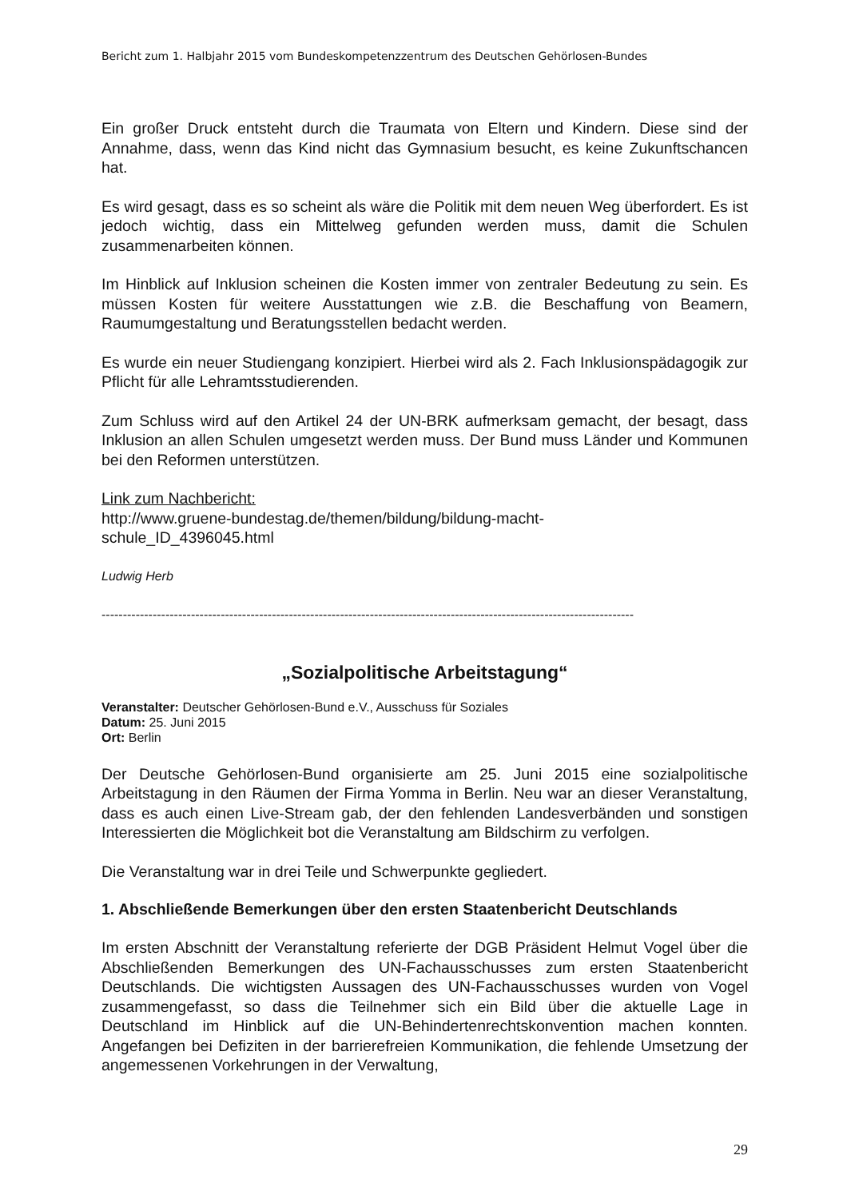Bericht zum 1. Halbjahr 2015 vom Bundeskompetenzzentrum des Deutschen Gehörlosen-Bundes
Ein großer Druck entsteht durch die Traumata von Eltern und Kindern. Diese sind der Annahme, dass, wenn das Kind nicht das Gymnasium besucht, es keine Zukunftschancen hat.
Es wird gesagt, dass es so scheint als wäre die Politik mit dem neuen Weg überfordert. Es ist jedoch wichtig, dass ein Mittelweg gefunden werden muss, damit die Schulen zusammenarbeiten können.
Im Hinblick auf Inklusion scheinen die Kosten immer von zentraler Bedeutung zu sein. Es müssen Kosten für weitere Ausstattungen wie z.B. die Beschaffung von Beamern, Raumumgestaltung und Beratungsstellen bedacht werden.
Es wurde ein neuer Studiengang konzipiert. Hierbei wird als 2. Fach Inklusionspädagogik zur Pflicht für alle Lehramtsstudierenden.
Zum Schluss wird auf den Artikel 24 der UN-BRK aufmerksam gemacht, der besagt, dass Inklusion an allen Schulen umgesetzt werden muss. Der Bund muss Länder und Kommunen bei den Reformen unterstützen.
Link zum Nachbericht:
http://www.gruene-bundestag.de/themen/bildung/bildung-macht-
schule_ID_4396045.html
Ludwig Herb
-----------------------------------------------------------------------------------------------------------------------------
„Sozialpolitische Arbeitstagung“
Veranstalter: Deutscher Gehörlosen-Bund e.V., Ausschuss für Soziales
Datum: 25. Juni 2015
Ort: Berlin
Der Deutsche Gehörlosen-Bund organisierte am 25. Juni 2015 eine sozialpolitische Arbeitstagung in den Räumen der Firma Yomma in Berlin. Neu war an dieser Veranstaltung, dass es auch einen Live-Stream gab, der den fehlenden Landesverbänden und sonstigen Interessierten die Möglichkeit bot die Veranstaltung am Bildschirm zu verfolgen.
Die Veranstaltung war in drei Teile und Schwerpunkte gegliedert.
1. Abschließende Bemerkungen über den ersten Staatenbericht Deutschlands
Im ersten Abschnitt der Veranstaltung referierte der DGB Präsident Helmut Vogel über die Abschließenden Bemerkungen des UN-Fachausschusses zum ersten Staatenbericht Deutschlands. Die wichtigsten Aussagen des UN-Fachausschusses wurden von Vogel zusammengefasst, so dass die Teilnehmer sich ein Bild über die aktuelle Lage in Deutschland im Hinblick auf die UN-Behindertenrechtskonvention machen konnten. Angefangen bei Defiziten in der barrierefreien Kommunikation, die fehlende Umsetzung der angemessenen Vorkehrungen in der Verwaltung,
29